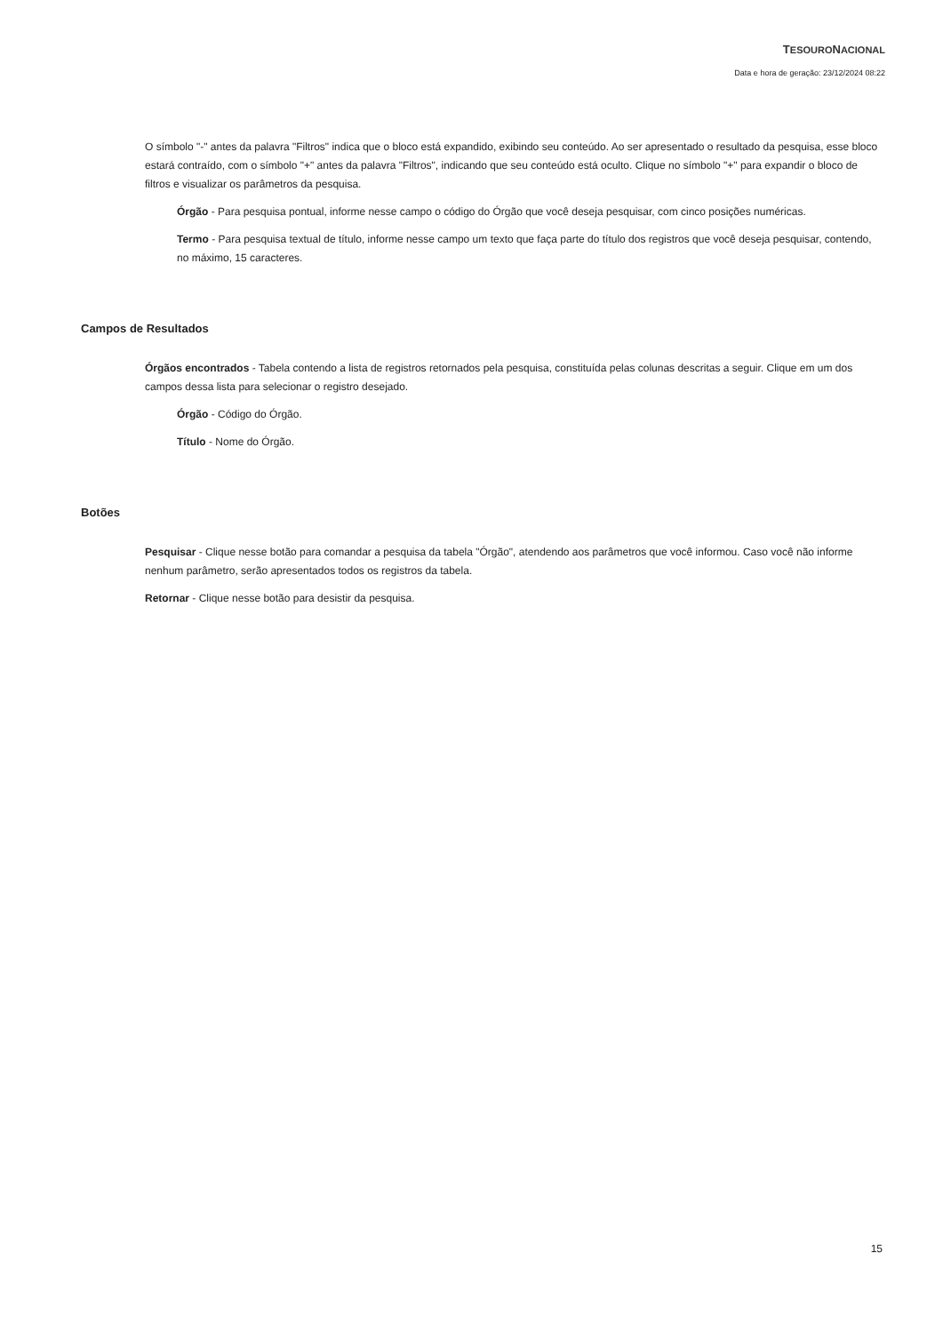TESOURONACIONAL
Data e hora de geração: 23/12/2024 08:22
O símbolo "-" antes da palavra "Filtros" indica que o bloco está expandido, exibindo seu conteúdo. Ao ser apresentado o resultado da pesquisa, esse bloco estará contraído, com o símbolo "+" antes da palavra "Filtros", indicando que seu conteúdo está oculto. Clique no símbolo "+" para expandir o bloco de filtros e visualizar os parâmetros da pesquisa.
Órgão - Para pesquisa pontual, informe nesse campo o código do Órgão que você deseja pesquisar, com cinco posições numéricas.
Termo - Para pesquisa textual de título, informe nesse campo um texto que faça parte do título dos registros que você deseja pesquisar, contendo, no máximo, 15 caracteres.
Campos de Resultados
Órgãos encontrados - Tabela contendo a lista de registros retornados pela pesquisa, constituída pelas colunas descritas a seguir. Clique em um dos campos dessa lista para selecionar o registro desejado.
Órgão - Código do Órgão.
Título - Nome do Órgão.
Botões
Pesquisar - Clique nesse botão para comandar a pesquisa da tabela "Órgão", atendendo aos parâmetros que você informou. Caso você não informe nenhum parâmetro, serão apresentados todos os registros da tabela.
Retornar - Clique nesse botão para desistir da pesquisa.
15